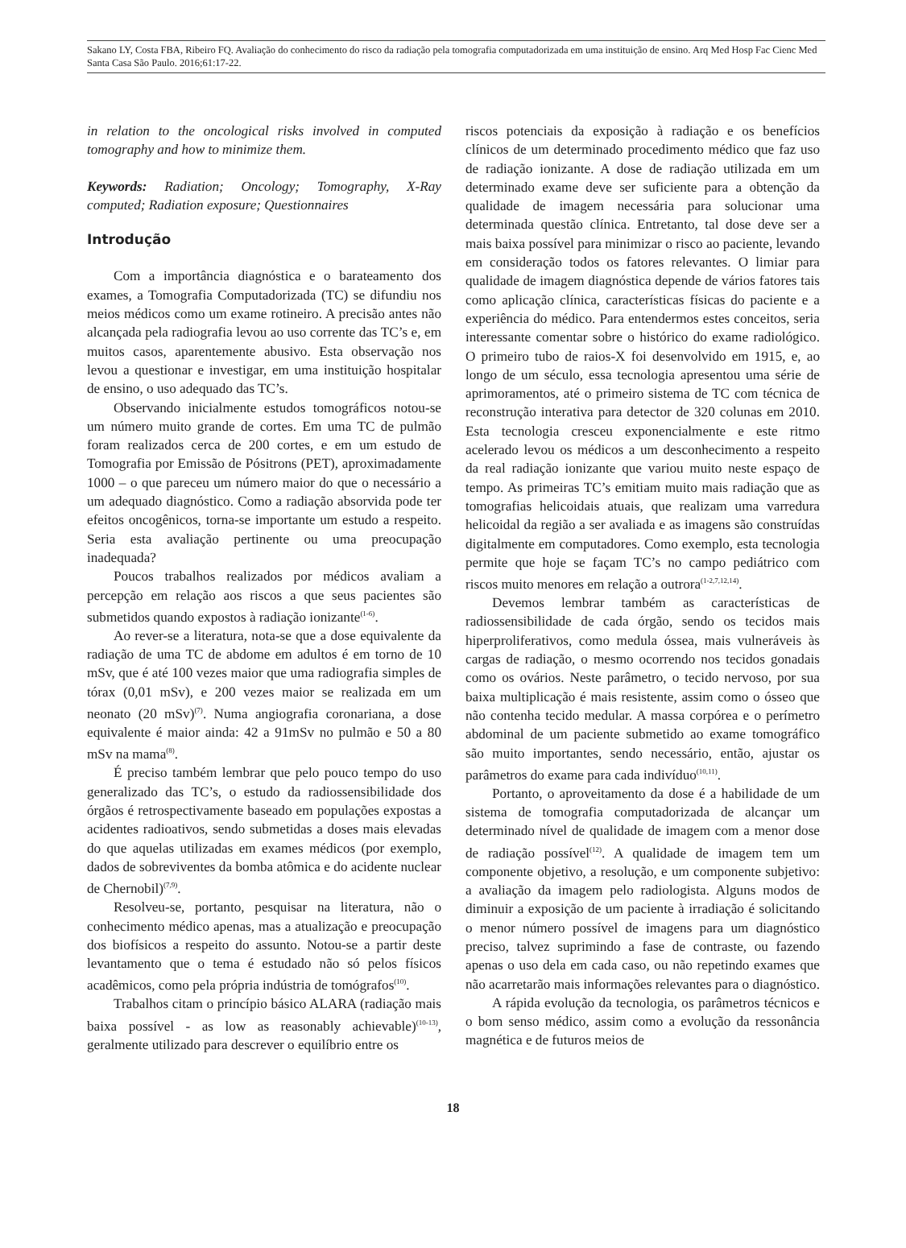Sakano LY, Costa FBA, Ribeiro FQ. Avaliação do conhecimento do risco da radiação pela tomografia computadorizada em uma instituição de ensino. Arq Med Hosp Fac Cienc Med Santa Casa São Paulo. 2016;61:17-22.
in relation to the oncological risks involved in computed tomography and how to minimize them.
Keywords: Radiation; Oncology; Tomography, X-Ray computed; Radiation exposure; Questionnaires
Introdução
Com a importância diagnóstica e o barateamento dos exames, a Tomografia Computadorizada (TC) se difundiu nos meios médicos como um exame rotineiro. A precisão antes não alcançada pela radiografia levou ao uso corrente das TC’s e, em muitos casos, aparentemente abusivo. Esta observação nos levou a questionar e investigar, em uma instituição hospitalar de ensino, o uso adequado das TC’s.
Observando inicialmente estudos tomográficos notou-se um número muito grande de cortes. Em uma TC de pulmão foram realizados cerca de 200 cortes, e em um estudo de Tomografia por Emissão de Pósitrons (PET), aproximadamente 1000 – o que pareceu um número maior do que o necessário a um adequado diagnóstico. Como a radiação absorvida pode ter efeitos oncogênicos, torna-se importante um estudo a respeito. Seria esta avaliação pertinente ou uma preocupação inadequada?
Poucos trabalhos realizados por médicos avaliam a percepção em relação aos riscos a que seus pacientes são submetidos quando expostos à radiação ionizante<sup>(1-6)</sup>.
Ao rever-se a literatura, nota-se que a dose equivalente da radiação de uma TC de abdome em adultos é em torno de 10 mSv, que é até 100 vezes maior que uma radiografia simples de tórax (0,01 mSv), e 200 vezes maior se realizada em um neonato (20 mSv)<sup>(7)</sup>. Numa angiografia coronariana, a dose equivalente é maior ainda: 42 a 91mSv no pulmão e 50 a 80 mSv na mama<sup>(8)</sup>.
É preciso também lembrar que pelo pouco tempo do uso generalizado das TC’s, o estudo da radiossensibilidade dos órgãos é retrospectivamente baseado em populações expostas a acidentes radioativos, sendo submetidas a doses mais elevadas do que aquelas utilizadas em exames médicos (por exemplo, dados de sobreviventes da bomba atômica e do acidente nuclear de Chernobil)<sup>(7,9)</sup>.
Resolveu-se, portanto, pesquisar na literatura, não o conhecimento médico apenas, mas a atualização e preocupação dos biofísicos a respeito do assunto. Notou-se a partir deste levantamento que o tema é estudado não só pelos físicos acadêmicos, como pela própria indústria de tomógrafos<sup>(10)</sup>.
Trabalhos citam o princípio básico ALARA (radiação mais baixa possível - as low as reasonably achievable)<sup>(10-13)</sup>, geralmente utilizado para descrever o equilíbrio entre os
riscos potenciais da exposição à radiação e os benefícios clínicos de um determinado procedimento médico que faz uso de radiação ionizante. A dose de radiação utilizada em um determinado exame deve ser suficiente para a obtenção da qualidade de imagem necessária para solucionar uma determinada questão clínica. Entretanto, tal dose deve ser a mais baixa possível para minimizar o risco ao paciente, levando em consideração todos os fatores relevantes. O limiar para qualidade de imagem diagnóstica depende de vários fatores tais como aplicação clínica, características físicas do paciente e a experiência do médico. Para entendermos estes conceitos, seria interessante comentar sobre o histórico do exame radiológico. O primeiro tubo de raios-X foi desenvolvido em 1915, e, ao longo de um século, essa tecnologia apresentou uma série de aprimoramentos, até o primeiro sistema de TC com técnica de reconstrução interativa para detector de 320 colunas em 2010. Esta tecnologia cresceu exponencialmente e este ritmo acelerado levou os médicos a um desconhecimento a respeito da real radiação ionizante que variou muito neste espaço de tempo. As primeiras TC’s emitiam muito mais radiação que as tomografias helicoidais atuais, que realizam uma varredura helicoidal da região a ser avaliada e as imagens são construídas digitalmente em computadores. Como exemplo, esta tecnologia permite que hoje se façam TC’s no campo pediátrico com riscos muito menores em relação a outrora<sup>(1-2,7,12,14)</sup>.
Devemos lembrar também as características de radiossensibilidade de cada órgão, sendo os tecidos mais hiperproliferativos, como medula óssea, mais vulneráveis às cargas de radiação, o mesmo ocorrendo nos tecidos gonadais como os ovários. Neste parâmetro, o tecido nervoso, por sua baixa multiplicação é mais resistente, assim como o ósseo que não contenha tecido medular. A massa corpórea e o perímetro abdominal de um paciente submetido ao exame tomográfico são muito importantes, sendo necessário, então, ajustar os parâmetros do exame para cada indivíduo<sup>(10,11)</sup>.
Portanto, o aproveitamento da dose é a habilidade de um sistema de tomografia computadorizada de alcançar um determinado nível de qualidade de imagem com a menor dose de radiação possível<sup>(12)</sup>. A qualidade de imagem tem um componente objetivo, a resolução, e um componente subjetivo: a avaliação da imagem pelo radiologista. Alguns modos de diminuir a exposição de um paciente à irradiação é solicitando o menor número possível de imagens para um diagnóstico preciso, talvez suprimindo a fase de contraste, ou fazendo apenas o uso dela em cada caso, ou não repetindo exames que não acarretarão mais informações relevantes para o diagnóstico.
A rápida evolução da tecnologia, os parâmetros técnicos e o bom senso médico, assim como a evolução da ressonância magnética e de futuros meios de
18